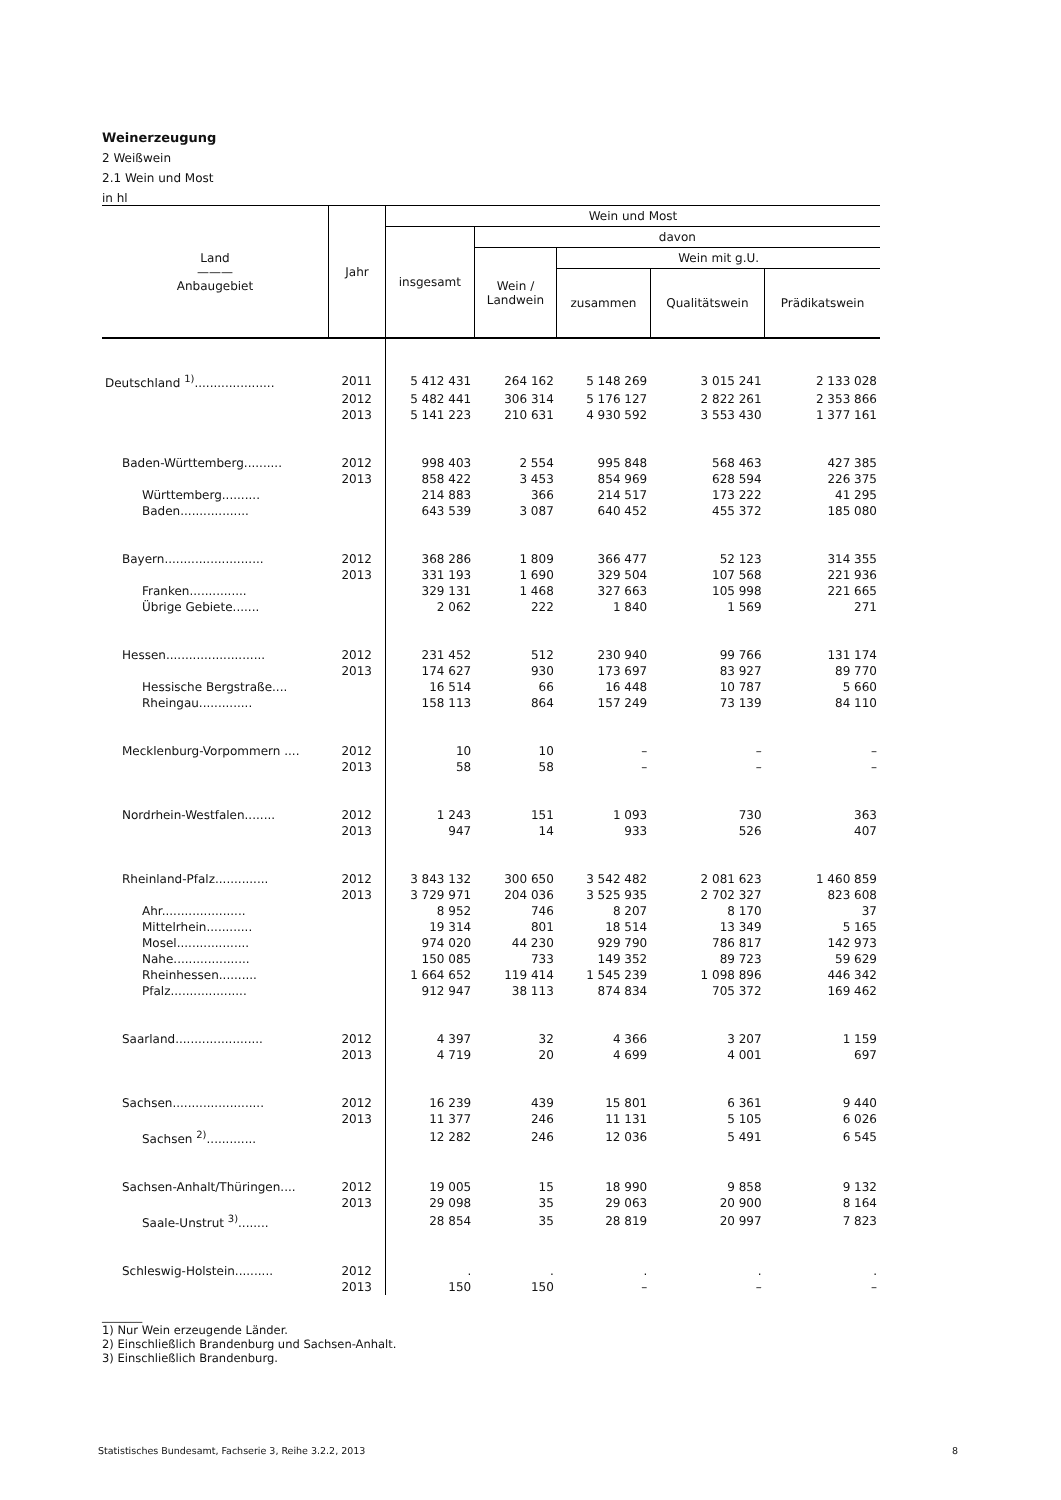Weinerzeugung
2 Weißwein
2.1 Wein und Most
in hl
| Land ——— Anbaugebiet | Jahr | Wein und Most | | | | |
| --- | --- | --- | --- | --- | --- | --- |
| | | insgesamt | davon | | | |
| | | | Wein / Landwein | Wein mit g.U. | | |
| | | | | zusammen | Qualitätswein | Prädikatswein |
| Deutschland <sup>1)</sup>..................... | 2011 | 5 412 431 | 264 162 | 5 148 269 | 3 015 241 | 2 133 028 |
| | 2012 | 5 482 441 | 306 314 | 5 176 127 | 2 822 261 | 2 353 866 |
| | 2013 | 5 141 223 | 210 631 | 4 930 592 | 3 553 430 | 1 377 161 |
| Baden-Württemberg.......... | 2012 | 998 403 | 2 554 | 995 848 | 568 463 | 427 385 |
| | 2013 | 858 422 | 3 453 | 854 969 | 628 594 | 226 375 |
| Württemberg.......... | | 214 883 | 366 | 214 517 | 173 222 | 41 295 |
| Baden.................. | | 643 539 | 3 087 | 640 452 | 455 372 | 185 080 |
| Bayern.......................... | 2012 | 368 286 | 1 809 | 366 477 | 52 123 | 314 355 |
| | 2013 | 331 193 | 1 690 | 329 504 | 107 568 | 221 936 |
| Franken............... | | 329 131 | 1 468 | 327 663 | 105 998 | 221 665 |
| Übrige Gebiete....... | | 2 062 | 222 | 1 840 | 1 569 | 271 |
| Hessen.......................... | 2012 | 231 452 | 512 | 230 940 | 99 766 | 131 174 |
| | 2013 | 174 627 | 930 | 173 697 | 83 927 | 89 770 |
| Hessische Bergstraße.... | | 16 514 | 66 | 16 448 | 10 787 | 5 660 |
| Rheingau.............. | | 158 113 | 864 | 157 249 | 73 139 | 84 110 |
| Mecklenburg-Vorpommern .... | 2012 | 10 | 10 | – | – | – |
| | 2013 | 58 | 58 | – | – | – |
| Nordrhein-Westfalen........ | 2012 | 1 243 | 151 | 1 093 | 730 | 363 |
| | 2013 | 947 | 14 | 933 | 526 | 407 |
| Rheinland-Pfalz.............. | 2012 | 3 843 132 | 300 650 | 3 542 482 | 2 081 623 | 1 460 859 |
| | 2013 | 3 729 971 | 204 036 | 3 525 935 | 2 702 327 | 823 608 |
| Ahr...................... | | 8 952 | 746 | 8 207 | 8 170 | 37 |
| Mittelrhein............ | | 19 314 | 801 | 18 514 | 13 349 | 5 165 |
| Mosel................... | | 974 020 | 44 230 | 929 790 | 786 817 | 142 973 |
| Nahe.................... | | 150 085 | 733 | 149 352 | 89 723 | 59 629 |
| Rheinhessen.......... | | 1 664 652 | 119 414 | 1 545 239 | 1 098 896 | 446 342 |
| Pfalz.................... | | 912 947 | 38 113 | 874 834 | 705 372 | 169 462 |
| Saarland....................... | 2012 | 4 397 | 32 | 4 366 | 3 207 | 1 159 |
| | 2013 | 4 719 | 20 | 4 699 | 4 001 | 697 |
| Sachsen........................ | 2012 | 16 239 | 439 | 15 801 | 6 361 | 9 440 |
| | 2013 | 11 377 | 246 | 11 131 | 5 105 | 6 026 |
| Sachsen <sup>2)</sup>............. | | 12 282 | 246 | 12 036 | 5 491 | 6 545 |
| Sachsen-Anhalt/Thüringen.... | 2012 | 19 005 | 15 | 18 990 | 9 858 | 9 132 |
| | 2013 | 29 098 | 35 | 29 063 | 20 900 | 8 164 |
| Saale-Unstrut <sup>3)</sup>........ | | 28 854 | 35 | 28 819 | 20 997 | 7 823 |
| Schleswig-Holstein.......... | 2012 | . | . | . | . | . |
| | 2013 | 150 | 150 | – | – | – |
_______
1) Nur Wein erzeugende Länder.
2) Einschließlich Brandenburg und Sachsen-Anhalt.
3) Einschließlich Brandenburg.
Statistisches Bundesamt, Fachserie 3, Reihe 3.2.2, 2013 8